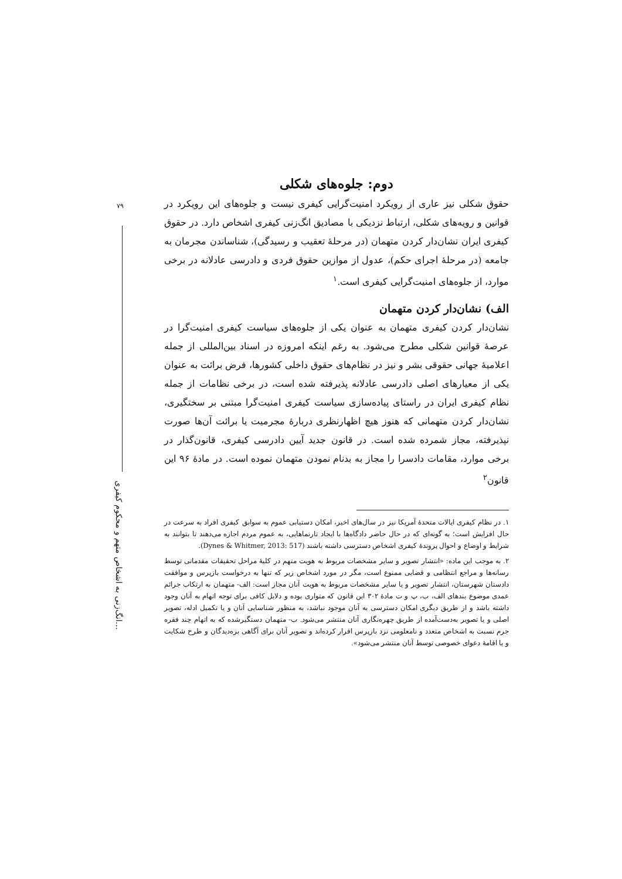۷۹
انگ‌زنی به اشخاص متهم و محکوم کیفری…
دوم: جلوه‌های شکلی
حقوق شکلی نیز عاری از رویکرد امنیت‌گرایی کیفری نیست و جلوه‌های این رویکرد در قوانین و رویه‌های شکلی، ارتباط نزدیکی با مصادیق انگ‌زنی کیفری اشخاص دارد. در حقوق کیفری ایران نشان‌دار کردن متهمان (در مرحلهٔ تعقیب و رسیدگی)، شناساندن مجرمان به جامعه (در مرحلهٔ اجرای حکم)، عدول از موازین حقوق فردی و دادرسی عادلانه در برخی موارد، از جلوه‌های امنیت‌گرایی کیفری است.<sup>۱</sup>
الف) نشان‌دار کردن متهمان
نشان‌دار کردن کیفری متهمان به عنوان یکی از جلوه‌های سیاست کیفری امنیت‌گرا در عرصهٔ قوانین شکلی مطرح می‌شود. به رغم اینکه امروزه در اسناد بین‌المللی از جمله اعلامیهٔ جهانی حقوقی بشر و نیز در نظام‌های حقوق داخلی کشورها، فرض برائت به عنوان یکی از معیارهای اصلی دادرسی عادلانه پذیرفته شده است، در برخی نظامات از جمله نظام کیفری ایران در راستای پیاده‌سازی سیاست کیفری امنیت‌گرا مبتنی بر سختگیری، نشان‌دار کردن متهمانی که هنوز هیچ اظهارنظری دربارهٔ مجرمیت یا برائت آن‌ها صورت نپذیرفته، مجاز شمرده شده است. در قانون جدید آیین دادرسی کیفری، قانون‌گذار در برخی موارد، مقامات دادسرا را مجاز به بدنام نمودن متهمان نموده است. در مادهٔ ۹۶ این قانون<sup>۲</sup>
۱. در نظام کیفری ایالات متحدهٔ آمریکا نیز در سال‌های اخیر، امکان دستیابی عموم به سوابق کیفری افراد به سرعت در حال افزایش است؛ به گونه‌ای که در حال حاضر دادگاه‌ها با ایجاد تارنماهایی، به عموم مردم اجازه می‌دهند تا بتوانند به شرایط و اوضاع و احوال پروندهٔ کیفری اشخاص دسترسی داشته باشند (Dynes & Whitmer, 2013: 517).
۲. به موجب این ماده: «انتشار تصویر و سایر مشخصات مربوط به هویت متهم در کلیهٔ مراحل تحقیقات مقدماتی توسط رسانه‌ها و مراجع انتظامی و قضایی ممنوع است، مگر در مورد اشخاص زیر که تنها به درخواست بازپرس و موافقت دادستان شهرستان، انتشار تصویر و یا سایر مشخصات مربوط به هویت آنان مجاز است: الف- متهمان به ارتکاب جرائم عمدی موضوع بندهای الف، ب، پ و ت مادهٔ ۳۰۲ این قانون که متواری بوده و دلایل کافی برای توجه اتهام به آنان وجود داشته باشد و از طریق دیگری امکان دسترسی به آنان موجود نباشد، به منظور شناسایی آنان و یا تکمیل ادله، تصویر اصلی و یا تصویر به‌دست‌آمده از طریق چهره‌نگاری آنان منتشر می‌شود. ب- متهمان دستگیرشده که به اتهام چند فقره جرم نسبت به اشخاص متعدد و نامعلومی نزد بازپرس اقرار کرده‌اند و تصویر آنان برای آگاهی بزه‌دیدگان و طرح شکایت و یا اقامهٔ دعوای خصوصی توسط آنان منتشر می‌شود».